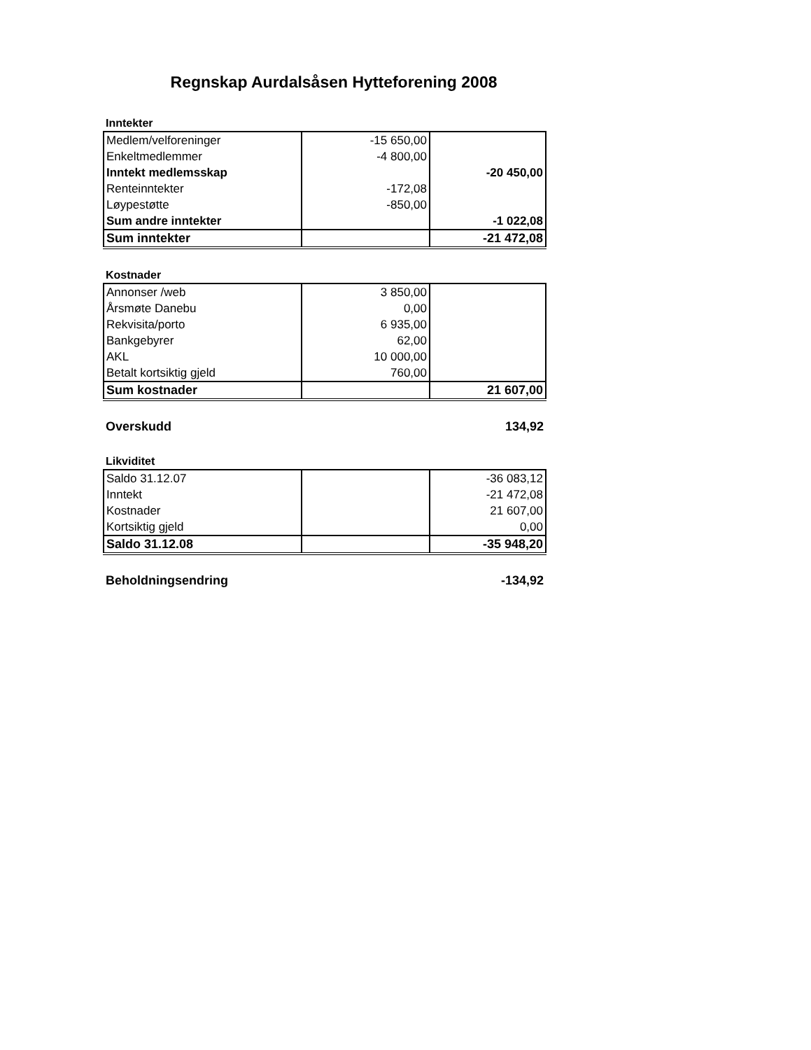Regnskap Aurdalsåsen Hytteforening 2008
Inntekter
| Medlem/velforeninger | -15 650,00 | |
| Enkeltmedlemmer | -4 800,00 | |
| Inntekt medlemsskap | | -20 450,00 |
| Renteinntekter | -172,08 | |
| Løypestøtte | -850,00 | |
| Sum andre inntekter | | -1 022,08 |
| Sum inntekter | | -21 472,08 |
Kostnader
| Annonser /web | 3 850,00 | |
| Årsmøte Danebu | 0,00 | |
| Rekvisita/porto | 6 935,00 | |
| Bankgebyrer | 62,00 | |
| AKL | 10 000,00 | |
| Betalt kortsiktig gjeld | 760,00 | |
| Sum kostnader | | 21 607,00 |
Overskudd 134,92
Likviditet
| Saldo 31.12.07 | | -36 083,12 |
| Inntekt | | -21 472,08 |
| Kostnader | | 21 607,00 |
| Kortsiktig gjeld | | 0,00 |
| Saldo 31.12.08 | | -35 948,20 |
Beholdningsendring -134,92